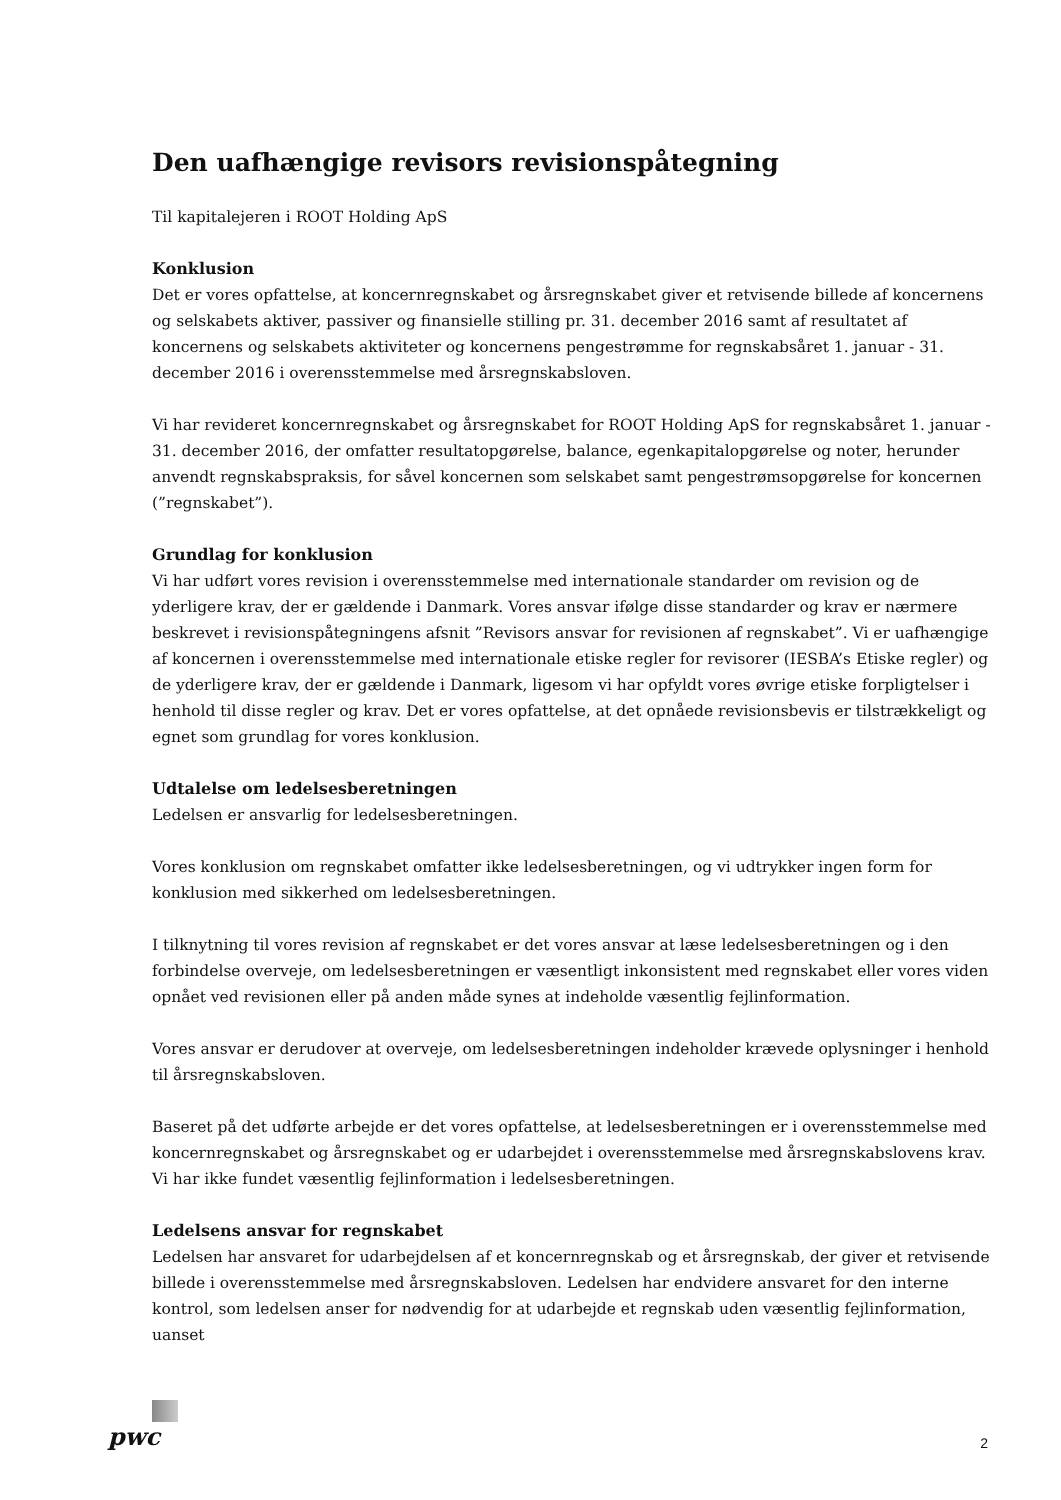Den uafhængige revisors revisionspåtegning
Til kapitalejeren i ROOT Holding ApS
Konklusion
Det er vores opfattelse, at koncernregnskabet og årsregnskabet giver et retvisende billede af koncernens og selskabets aktiver, passiver og finansielle stilling pr. 31. december 2016 samt af resultatet af koncernens og selskabets aktiviteter og koncernens pengestrømme for regnskabsåret 1. januar - 31. december 2016 i overensstemmelse med årsregnskabsloven.
Vi har revideret koncernregnskabet og årsregnskabet for ROOT Holding ApS for regnskabsåret 1. januar - 31. december 2016, der omfatter resultatopgørelse, balance, egenkapitalopgørelse og noter, herunder anvendt regnskabspraksis, for såvel koncernen som selskabet samt pengestrømsopgørelse for koncernen (”regnskabet”).
Grundlag for konklusion
Vi har udført vores revision i overensstemmelse med internationale standarder om revision og de yderligere krav, der er gældende i Danmark. Vores ansvar ifølge disse standarder og krav er nærmere beskrevet i revisionspåtegningens afsnit ”Revisors ansvar for revisionen af regnskabet”. Vi er uafhængige af koncernen i overensstemmelse med internationale etiske regler for revisorer (IESBA’s Etiske regler) og de yderligere krav, der er gældende i Danmark, ligesom vi har opfyldt vores øvrige etiske forpligtelser i henhold til disse regler og krav. Det er vores opfattelse, at det opnåede revisionsbevis er tilstrækkeligt og egnet som grundlag for vores konklusion.
Udtalelse om ledelsesberetningen
Ledelsen er ansvarlig for ledelsesberetningen.
Vores konklusion om regnskabet omfatter ikke ledelsesberetningen, og vi udtrykker ingen form for konklusion med sikkerhed om ledelsesberetningen.
I tilknytning til vores revision af regnskabet er det vores ansvar at læse ledelsesberetningen og i den forbindelse overveje, om ledelsesberetningen er væsentligt inkonsistent med regnskabet eller vores viden opnået ved revisionen eller på anden måde synes at indeholde væsentlig fejlinformation.
Vores ansvar er derudover at overveje, om ledelsesberetningen indeholder krævede oplysninger i henhold til årsregnskabsloven.
Baseret på det udførte arbejde er det vores opfattelse, at ledelsesberetningen er i overensstemmelse med koncernregnskabet og årsregnskabet og er udarbejdet i overensstemmelse med årsregnskabslovens krav. Vi har ikke fundet væsentlig fejlinformation i ledelsesberetningen.
Ledelsens ansvar for regnskabet
Ledelsen har ansvaret for udarbejdelsen af et koncernregnskab og et årsregnskab, der giver et retvisende billede i overensstemmelse med årsregnskabsloven. Ledelsen har endvidere ansvaret for den interne kontrol, som ledelsen anser for nødvendig for at udarbejde et regnskab uden væsentlig fejlinformation, uanset
pwc
2